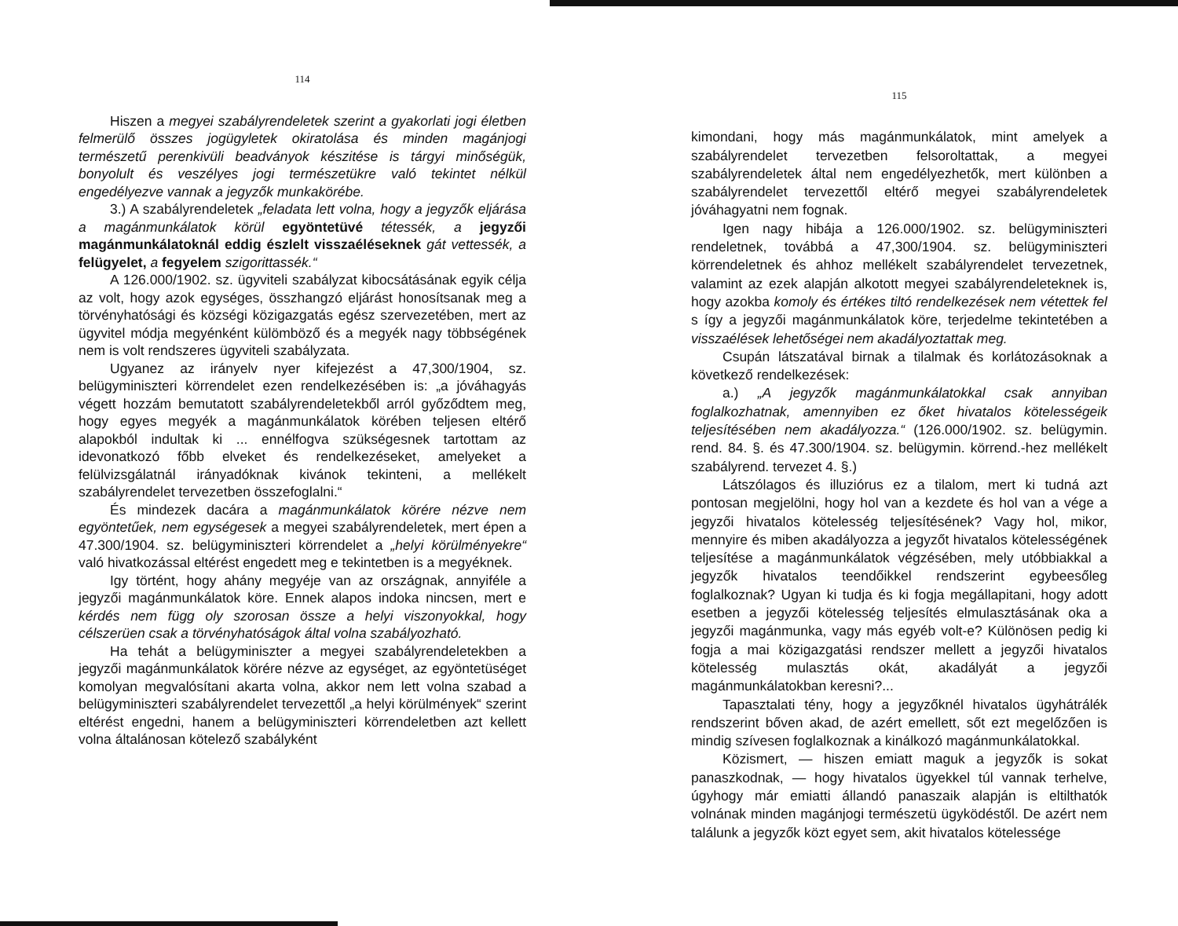114
Hiszen a megyei szabályrendeletek szerint a gyakorlati jogi életben felmerülő összes jogügyletek okiratolása és minden magánjogi természetű perenkivüli beadványok készitése is tárgyi minőségük, bonyolult és veszélyes jogi természetükre való tekintet nélkül engedélyezve vannak a jegyzők munkakörébe.
3.) A szabályrendeletek „feladata lett volna, hogy a jegyzők eljárása a magánmunkálatok körül egyöntetüvé tétessék, a jegyzői magánmunkálatoknál eddig észlelt visszaéléseknek gát vettessék, a felügyelet, a fegyelem szigorittassék.“
A 126.000/1902. sz. ügyviteli szabályzat kibocsátásának egyik célja az volt, hogy azok egységes, összhangzó eljárást honosítsanak meg a törvényhatósági és községi közigazgatás egész szervezetében, mert az ügyvitel módja megyénként külömböző és a megyék nagy többségének nem is volt rendszeres ügyviteli szabályzata.
Ugyanez az irányelv nyer kifejezést a 47,300/1904, sz. belügyminiszteri körrendelet ezen rendelkezésében is: „a jóváhagyás végett hozzám bemutatott szabályrendeletekből arról győződtem meg, hogy egyes megyék a magánmunkálatok körében teljesen eltérő alapokból indultak ki ... ennélfogva szükségesnek tartottam az idevonatkozó főbb elveket és rendelkezéseket, amelyeket a felülvizsgálatnál irányadóknak kivánok tekinteni, a mellékelt szabályrendelet tervezetben összefoglalni.“
És mindezek dacára a magánmunkálatok körére nézve nem egyöntetűek, nem egységesek a megyei szabályrendeletek, mert épen a 47.300/1904. sz. belügyminiszteri körrendelet a „helyi körülményekre“ való hivatkozással eltérést engedett meg e tekintetben is a megyéknek.
Igy történt, hogy ahány megyéje van az országnak, annyiféle a jegyzői magánmunkálatok köre. Ennek alapos indoka nincsen, mert e kérdés nem függ oly szorosan össze a helyi viszonyokkal, hogy célszerüen csak a törvényhatóságok által volna szabályozható.
Ha tehát a belügyminiszter a megyei szabályrendeletekben a jegyzői magánmunkálatok körére nézve az egységet, az egyöntetüséget komolyan megvalósítani akarta volna, akkor nem lett volna szabad a belügyminiszteri szabályrendelet tervezettől „a helyi körülmények“ szerint eltérést engedni, hanem a belügyminiszteri körrendeletben azt kellett volna általánosan kötelező szabályként
115
kimondani, hogy más magánmunkálatok, mint amelyek a szabályrendelet tervezetben felsoroltattak, a megyei szabályrendeletek által nem engedélyezhetők, mert különben a szabályrendelet tervezettől eltérő megyei szabályrendeletek jóváhagyatni nem fognak.
Igen nagy hibája a 126.000/1902. sz. belügyminiszteri rendeletnek, továbbá a 47,300/1904. sz. belügyminiszteri körrendeletnek és ahhoz mellékelt szabályrendelet tervezetnek, valamint az ezek alapján alkotott megyei szabályrendeleteknek is, hogy azokba komoly és értékes tiltó rendelkezések nem vétettek fel s így a jegyzői magánmunkálatok köre, terjedelme tekintetében a visszaélések lehetőségei nem akadályoztattak meg.
Csupán látszatával birnak a tilalmak és korlátozásoknak a következő rendelkezések:
a.) „A jegyzők magánmunkálatokkal csak annyiban foglalkozhatnak, amennyiben ez őket hivatalos kötelességeik teljesítésében nem akadályozza.“ (126.000/1902. sz. belügymin. rend. 84. §. és 47.300/1904. sz. belügymin. körrend.-hez mellékelt szabályrend. tervezet 4. §.)
Látszólagos és illuziórus ez a tilalom, mert ki tudná azt pontosan megjelölni, hogy hol van a kezdete és hol van a vége a jegyzői hivatalos kötelesség teljesítésének? Vagy hol, mikor, mennyire és miben akadályozza a jegyzőt hivatalos kötelességének teljesítése a magánmunkálatok végzésében, mely utóbbiakkal a jegyzők hivatalos teendőikkel rendszerint egybeesőleg foglalkoznak? Ugyan ki tudja és ki fogja megállapitani, hogy adott esetben a jegyzői kötelesség teljesítés elmulasztásának oka a jegyzői magánmunka, vagy más egyéb volt-e? Különösen pedig ki fogja a mai közigazgatási rendszer mellett a jegyzői hivatalos kötelesség mulasztás okát, akadályát a jegyzői magánmunkálatokban keresni?...
Tapasztalati tény, hogy a jegyzőknél hivatalos ügyhátrálék rendszerint bőven akad, de azért emellett, sőt ezt megelőzően is mindig szívesen foglalkoznak a kinálkozó magánmunkálatokkal.
Közismert, — hiszen emiatt maguk a jegyzők is sokat panaszkodnak, — hogy hivatalos ügyekkel túl vannak terhelve, úgyhogy már emiatti állandó panaszaik alapján is eltilthatók volnának minden magánjogi természetü ügyködéstől. De azért nem találunk a jegyzők közt egyet sem, akit hivatalos kötelessége